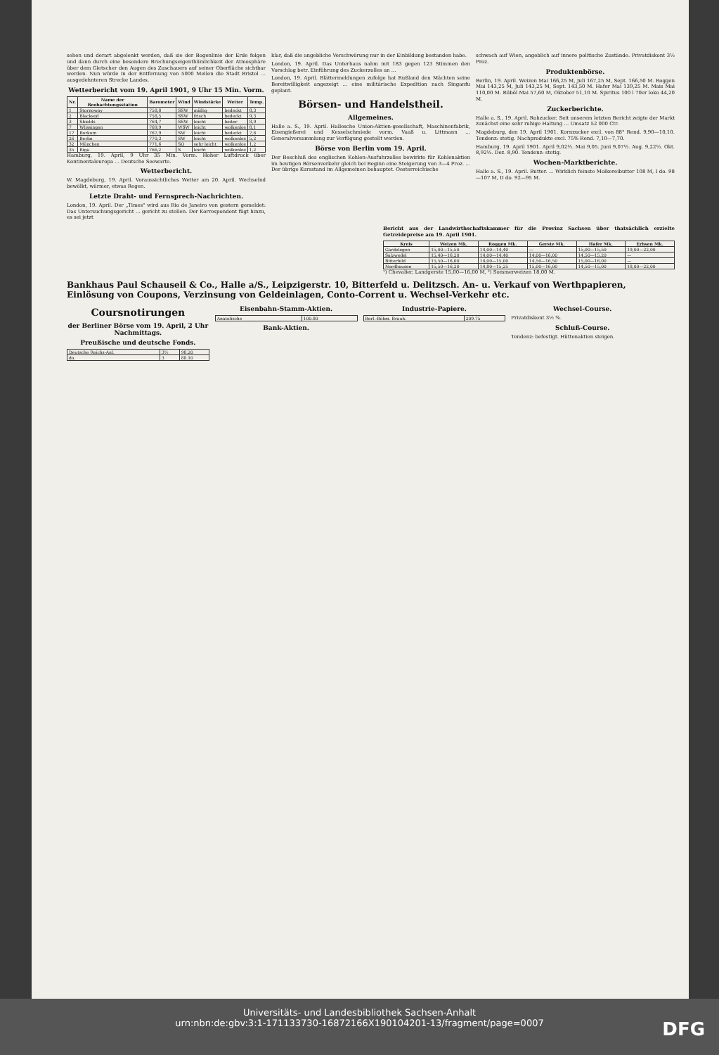sehen und derart abgelenkt werden, daß sie der Bogenlinie der Erde folgen und dann durch eine besondere Brechungseigenthümlichkeit der Atmosphäre über dem Gletscher den Augen des Zuschauers auf seiner Oberfläche sichtbar werden. Nun würde in der Entfernung von 5000 Meilen die Stadt Bristol ... ausgedehnteren Strecke Landes.
Wetterbericht vom 19. April 1901, 9 Uhr 15 Min. Vorm.
| Nr. | Name der Beobachtungsstation | Barometer | Wind | Windstärke | Wetter | Temp. |
| --- | --- | --- | --- | --- | --- | --- |
| 1 | Stornoway | 758,8 | SSW | mäßig | bedeckt | 8,3 |
| 2 | Blacksod | 758,5 | SSW | frisch | bedeckt | 9,3 |
| 3 | Shields | 764,7 | SSW | leicht | heiter | 8,9 |
| 7 | Wlissingen | 769,9 | WSW | leicht | wolkenlos | 8,1 |
| 17 | Borkum | 767,9 | SW | leicht | bedeckt | 7,6 |
| 26 | Berlin | 770,3 | SW | leicht | wolkenlos | 5,2 |
| 32 | München | 771,6 | SO | sehr leicht | wolkenlos | 1,2 |
| 35 | Riga | 766,2 | S | leicht | wolkenlos | 1,2 |
Hamburg, 19. April, 9 Uhr 35 Min. Vorm. Hoher Luftdruck über Kontinentaleuropa ... Deutsche Seewarte.
Wetterbericht.
W. Magdeburg, 19. April. Voraussichtliches Wetter am 20. April. Wechselnd bewölkt, wärmer, etwas Regen.
Letzte Draht- und Fernsprech-Nachrichten.
London, 19. April. Der „Times" wird aus Rio de Janeiro von gestern gemeldet: Das Untersuchungsgericht ... gericht zu stellen. Der Korrespondent fügt hinzu, es sei jetzt
klar, daß die angebliche Verschwörung nur in der Einbildung bestanden habe.
London, 19. April. Das Unterhaus nahm mit 183 gegen 123 Stimmen den Vorschlag betr. Einführung des Zuckerzolles an ...
London, 19. April. Blättermeldungen zufolge hat Rußland den Mächten seine Bereitwilligkeit angezeigt ... eine militärische Expedition nach Singanfu geplant.
Börsen- und Handelstheil.
Allgemeines.
Halle a. S., 19. April. Hallesche Union-Aktien-gesellschaft, Maschinenfabrik, Eisengießerei und Kesselschmiede vorm. Vaaß u. Littmann ... Generalversammlung zur Verfügung gestellt werden.
Börse von Berlin vom 19. April.
Der Beschluß des englischen Kohlen-Ausfuhrzolles bewirkte für Kohlenaktien im heutigen Börsenverkehr gleich bei Beginn eine Steigerung von 3—4 Proz. ... Der übrige Kursstand im Allgemeinen behauptet. Oesterreichische
schwach auf Wien, angeblich auf innere politische Zustände. Privatdiskont 3½ Proz.
Produktenbörse.
Berlin, 19. April. Weizen Mai 166,25 M, Juli 167,25 M, Sept. 166,50 M. Roggen Mai 143,25 M, Juli 143,25 M, Sept. 143,50 M. Hafer Mai 139,25 M. Mais Mai 110,00 M. Rüböl Mai 57,60 M, Oktober 51,10 M. Spiritus 100 l 70er loko 44,20 M.
Zuckerberichte.
Halle a. S., 19. April. Rohzucker. Seit unserem letzten Bericht zeigte der Markt zunächst eine sehr ruhige Haltung ... Umsatz 52 000 Ctr.
Magdeburg, den 19. April 1901. Kornzucker excl. von 88° Rend. 9,90—10,10. Tendenz: stetig. Nachprodukte excl. 75% Rend. 7,10—7,70.
Hamburg, 19. April 1901. April 9,02½. Mai 9,05. Juni 9,07½. Aug. 9,22½. Okt. 8,92½. Dez. 8,90. Tendenz: stetig.
Wochen-Marktberichte.
Halle a. S., 19. April. Butter. ... Wirklich feinste Molkereibutter 108 M, I do. 98—107 M, II do. 92—95 M.
Bericht aus der Landwirthschaftskammer für die Provinz Sachsen über thatsächlich erzielte Getreidepreise am 19. April 1901.
| Kreis | Weizen Mk. | Roggen Mk. | Gerste Mk. | Hafer Mk. | Erbsen Mk. |
| --- | --- | --- | --- | --- | --- |
| Gardelegen | 15,00—15,50 | 14,00—14,40 | — | 15,00—15,50 | 19,00—22,00 |
| Salzwedel | 15,40—16,20 | 14,00—14,40 | 14,00—16,00 | 14,50—15,20 | — |
| Bitterfeld | 15,50—16,00 | 14,00—15,00 | 14,50—16,50 | 15,00—16,00 | — |
| Nordhausen | 15,50—16,20 | 14,80—15,25 | 15,00—16,00 | 14,50—15,00 | 18,00—22,00 |
¹) Chevalier, Landgerste 15,00—16,00 M, ²) Sommerweizen 18,00 M.
Bankhaus Paul Schauseil & Co., Halle a/S., Leipzigerstr. 10, Bitterfeld u. Delitzsch. An- u. Verkauf von Werthpapieren, Einlösung von Coupons, Verzinsung von Geldeinlagen, Conto-Corrent u. Wechsel-Verkehr etc.
Coursnotirungen
der Berliner Börse vom 19. April, 2 Uhr Nachmittags.
Preußische und deutsche Fonds.
| Deutsche Reichs-Anl. | 3½ | 98.20 |
| do. | 3 | 88.10 |
Eisenbahn-Stamm-Aktien.
| Anatolische | 100.80 |
Bank-Aktien.
Industrie-Papiere.
| Berl.-Böhm. Brauh. | 209.75 |
Wechsel-Course.
Privatdiskont 3½ %.
Schluß-Course.
Tendenz: befestigt. Hüttenaktien steigen.
Universitäts- und Landesbibliothek Sachsen-Anhalt
urn:nbn:de:gbv:3:1-171133730-16872166X190104201-13/fragment/page=0007
DFG